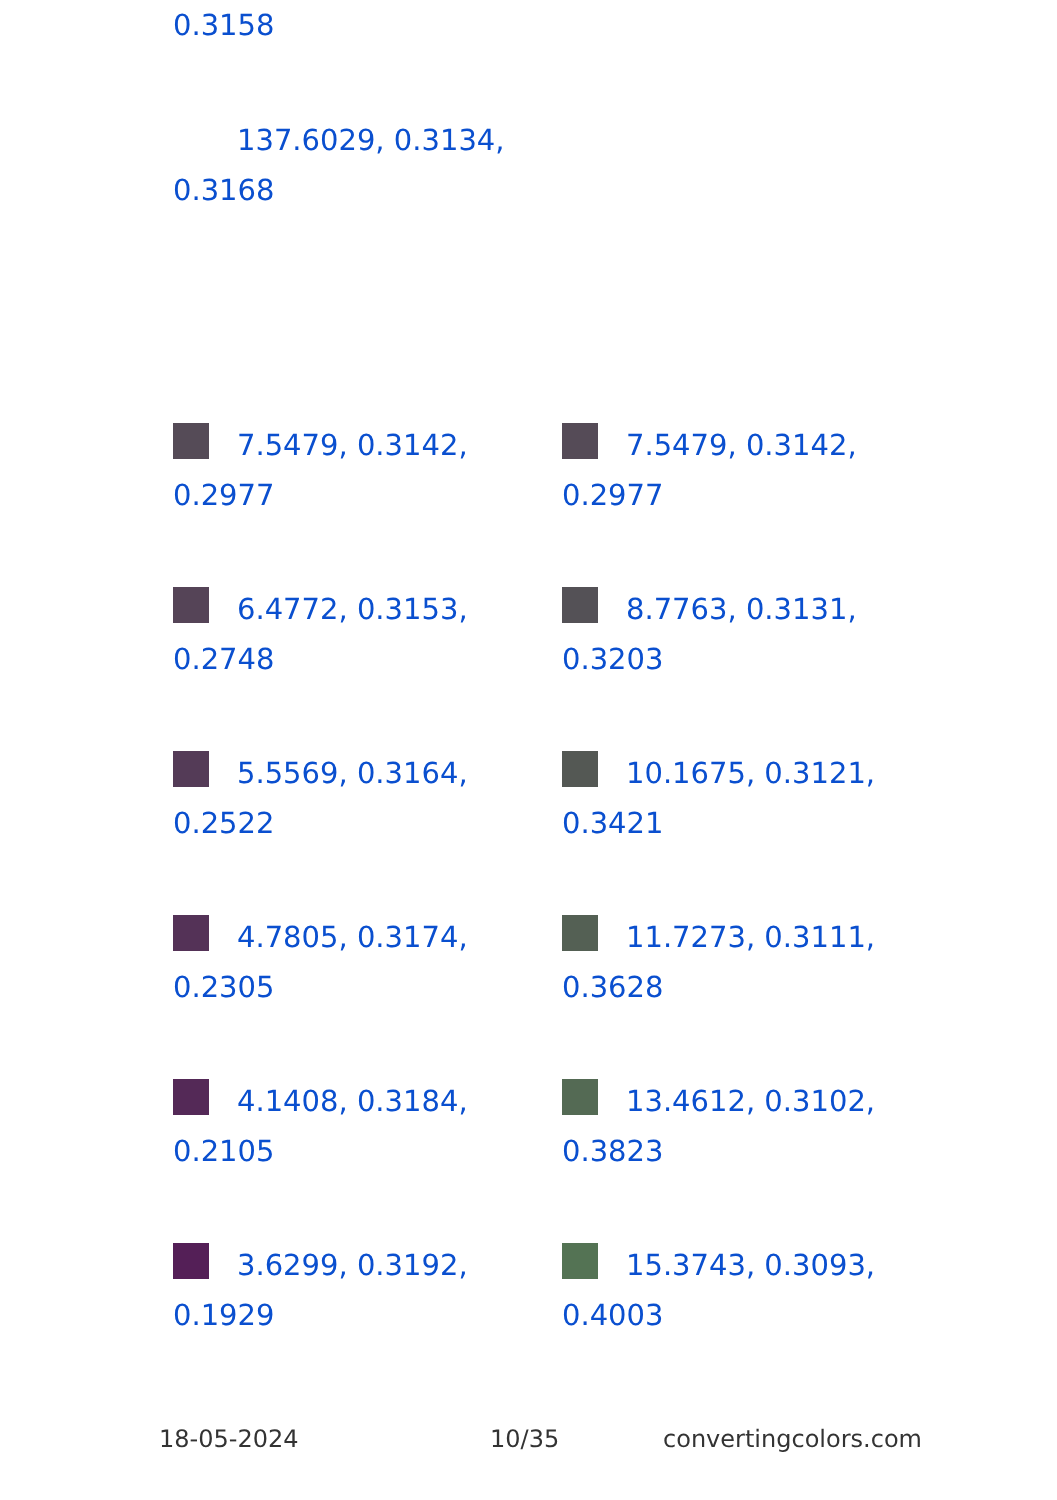0.3158
137.6029, 0.3134, 0.3168
7.5479, 0.3142, 0.2977
7.5479, 0.3142, 0.2977
6.4772, 0.3153, 0.2748
8.7763, 0.3131, 0.3203
5.5569, 0.3164, 0.2522
10.1675, 0.3121, 0.3421
4.7805, 0.3174, 0.2305
11.7273, 0.3111, 0.3628
4.1408, 0.3184, 0.2105
13.4612, 0.3102, 0.3823
3.6299, 0.3192, 0.1929
15.3743, 0.3093, 0.4003
18-05-2024 10/35 convertingcolors.com